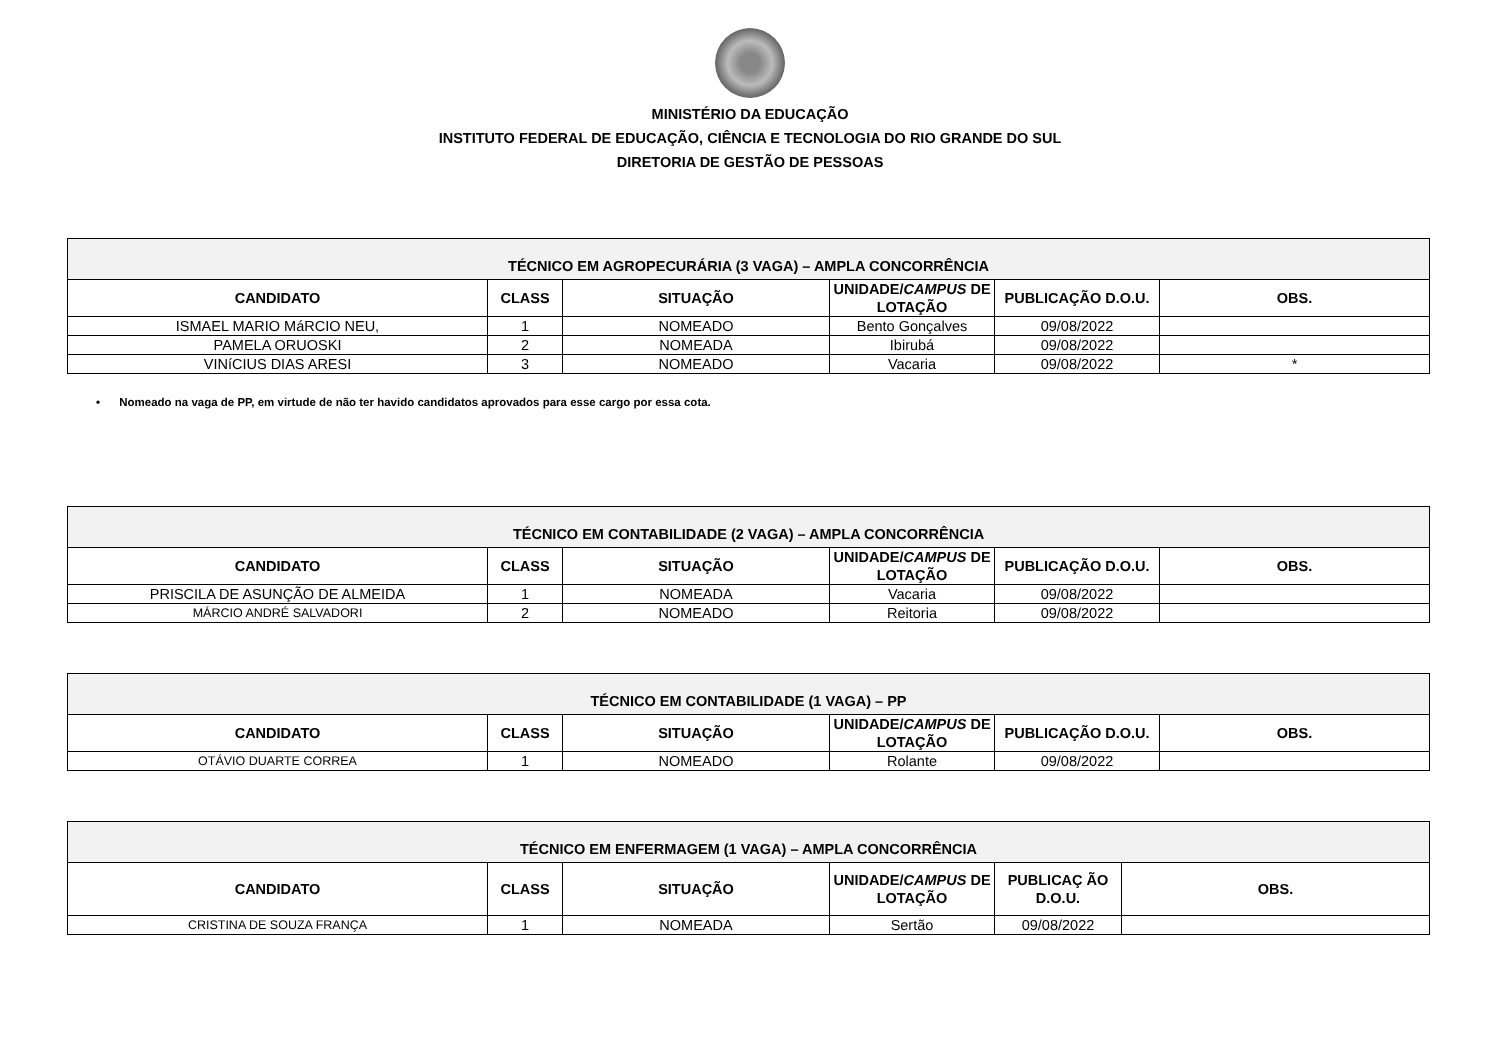MINISTÉRIO DA EDUCAÇÃO
INSTITUTO FEDERAL DE EDUCAÇÃO, CIÊNCIA E TECNOLOGIA DO RIO GRANDE DO SUL
DIRETORIA DE GESTÃO DE PESSOAS
| TÉCNICO EM AGROPECURÁRIA (3 VAGA) – AMPLA CONCORRÊNCIA | | | | | |
| --- | --- | --- | --- | --- | --- |
| CANDIDATO | CLASS | SITUAÇÃO | UNIDADE/ CAMPUS DE LOTAÇÃO | PUBLICAÇÃO D.O.U. | OBS. |
| ISMAEL MARIO MáRCIO NEU, | 1 | NOMEADO | Bento Gonçalves | 09/08/2022 | |
| PAMELA ORUOSKI | 2 | NOMEADA | Ibirubá | 09/08/2022 | |
| VINíCIUS DIAS ARESI | 3 | NOMEADO | Vacaria | 09/08/2022 | * |
• Nomeado na vaga de PP, em virtude de não ter havido candidatos aprovados para esse cargo por essa cota.
| TÉCNICO EM CONTABILIDADE (2 VAGA) – AMPLA CONCORRÊNCIA | | | | | |
| --- | --- | --- | --- | --- | --- |
| CANDIDATO | CLASS | SITUAÇÃO | UNIDADE/ CAMPUS DE LOTAÇÃO | PUBLICAÇÃO D.O.U. | OBS. |
| PRISCILA DE ASUNÇÃO DE ALMEIDA | 1 | NOMEADA | Vacaria | 09/08/2022 | |
| MÁRCIO ANDRÉ SALVADORI | 2 | NOMEADO | Reitoria | 09/08/2022 | |
| TÉCNICO EM CONTABILIDADE (1 VAGA) – PP | | | | | |
| --- | --- | --- | --- | --- | --- |
| CANDIDATO | CLASS | SITUAÇÃO | UNIDADE/ CAMPUS DE LOTAÇÃO | PUBLICAÇÃO D.O.U. | OBS. |
| OTÁVIO DUARTE CORREA | 1 | NOMEADO | Rolante | 09/08/2022 | |
| TÉCNICO EM ENFERMAGEM (1 VAGA) – AMPLA CONCORRÊNCIA | | | | | |
| --- | --- | --- | --- | --- | --- |
| CANDIDATO | CLASS | SITUAÇÃO | UNIDADE/ CAMPUS DE LOTAÇÃO | PUBLICAÇ ÃO D.O.U. | OBS. |
| CRISTINA DE SOUZA FRANÇA | 1 | NOMEADA | Sertão | 09/08/2022 | |